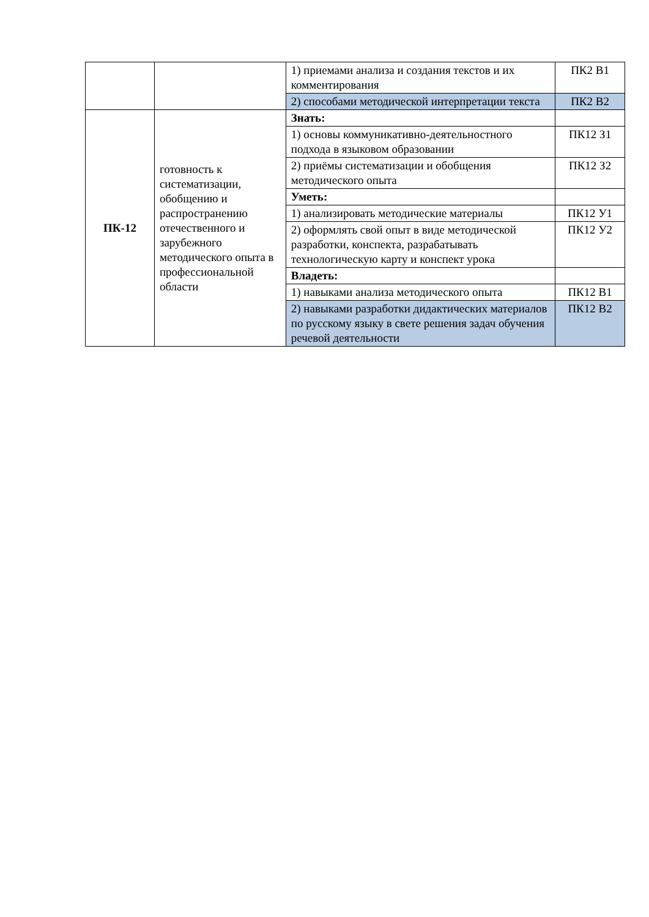| | | 1) приемами анализа и создания текстов и их комментирования | ПК2 В1 |
| | | 2) способами методической интерпретации текста | ПК2 В2 |
| ПК-12 | готовность к систематизации, обобщению и распространению отечественного и зарубежного методического опыта в профессиональной области | Знать: | |
| | | 1) основы коммуникативно-деятельностного подхода в языковом образовании | ПК12 З1 |
| | | 2) приёмы систематизации и обобщения методического опыта | ПК12 З2 |
| | | Уметь: | |
| | | 1) анализировать методические материалы | ПК12 У1 |
| | | 2) оформлять свой опыт в виде методической разработки, конспекта, разрабатывать технологическую карту и конспект урока | ПК12 У2 |
| | | Владеть: | |
| | | 1) навыками анализа методического опыта | ПК12 В1 |
| | | 2) навыками разработки дидактических материалов по русскому языку в свете решения задач обучения речевой деятельности | ПК12 В2 |